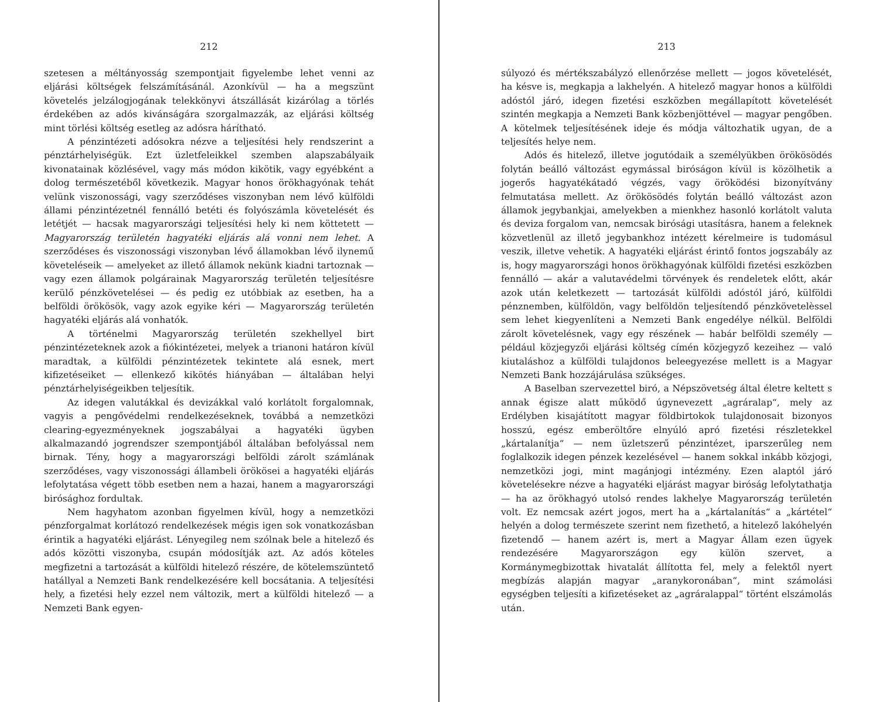212
szetesen a méltányosság szempontjait figyelembe lehet venni az eljárási költségek felszámításánál. Azonkívül — ha a megszünt követelés jelzálogjogának telekkönyvi átszállását kizárólag a törlés érdekében az adós kivánságára szorgalmazzák, az eljárási költség mint törlési költség esetleg az adósra hárítható.
A pénzintézeti adósokra nézve a teljesítési hely rendszerint a pénztárhelyiségük. Ezt üzletfeleikkel szemben alapszabályaik kivonatainak közlésével, vagy más módon kikötik, vagy egyébként a dolog természetéből következik. Magyar honos örökhagyónak tehát velünk viszonossági, vagy szerződéses viszonyban nem lévő külföldi állami pénzintézetnél fennálló betéti és folyószámla követelését és letétjét — hacsak magyarországi teljesítési hely ki nem köttetett — Magyarország területén hagyatéki eljárás alá vonni nem lehet. A szerződéses és viszonossági viszonyban lévő államokban lévő ilynemű követeléseik — amelyeket az illető államok nekünk kiadni tartoznak — vagy ezen államok polgárainak Magyarország területén teljesítésre kerülő pénzkövetelései — és pedig ez utóbbiak az esetben, ha a belföldi örökösök, vagy azok egyike kéri — Magyarország területén hagyatéki eljárás alá vonhatók.
A történelmi Magyarország területén szekhellyel birt pénzintézeteknek azok a fiókintézetei, melyek a trianoni határon kívül maradtak, a külföldi pénzintézetek tekintete alá esnek, mert kifizetéseiket — ellenkező kikötés hiányában — általában helyi pénztárhelyiségeikben teljesítik.
Az idegen valutákkal és devizákkal való korlátolt forgalomnak, vagyis a pengővédelmi rendelkezéseknek, továbbá a nemzetközi clearing-egyezményeknek jogszabályai a hagyatéki ügyben alkalmazandó jogrendszer szempontjából általában befolyással nem birnak. Tény, hogy a magyarországi belföldi zárolt számlának szerződéses, vagy viszonossági állambeli örökösei a hagyatéki eljárás lefolytatása végett több esetben nem a hazai, hanem a magyarországi birósághoz fordultak.
Nem hagyhatom azonban figyelmen kívül, hogy a nemzetközi pénzforgalmat korlátozó rendelkezések mégis igen sok vonatkozásban érintik a hagyatéki eljárást. Lényegileg nem szólnak bele a hitelező és adós közötti viszonyba, csupán módosítják azt. Az adós köteles megfizetni a tartozását a külföldi hitelező részére, de kötelemszüntető hatállyal a Nemzeti Bank rendelkezésére kell bocsátania. A teljesítési hely, a fizetési hely ezzel nem változik, mert a külföldi hitelező — a Nemzeti Bank egyen-
213
súlyozó és mértékszabályzó ellenőrzése mellett — jogos követelését, ha késve is, megkapja a lakhelyén. A hitelező magyar honos a külföldi adóstól járó, idegen fizetési eszközben megállapított követelését szintén megkapja a Nemzeti Bank közbenjöttével — magyar pengőben. A kötelmek teljesítésének ideje és módja változhatik ugyan, de a teljesítés helye nem.
Adós és hitelező, illetve jogutódaik a személyükben örökösödés folytán beálló változást egymással biróságon kívül is közölhetik a jogerős hagyatékátadó végzés, vagy öröködési bizonyítvány felmutatása mellett. Az örökösödés folytán beálló változást azon államok jegybankjai, amelyekben a mienkhez hasonló korlátolt valuta és deviza forgalom van, nemcsak birósági utasításra, hanem a feleknek közvetlenül az illető jegybankhoz intézett kérelmeire is tudomásul veszik, illetve vehetik. A hagyatéki eljárást érintő fontos jogszabály az is, hogy magyarországi honos örökhagyónak külföldi fizetési eszközben fennálló — akár a valutavédelmi törvények és rendeletek előtt, akár azok után keletkezett — tartozását külföldi adóstól járó, külföldi pénznemben, külföldön, vagy belföldön teljesítendő pénzkövetelèssel sem lehet kiegyenlíteni a Nemzeti Bank engedélye nélkül. Belföldi zárolt követelésnek, vagy egy részének — habár belföldi személy — például közjegyzői eljárási költség címén közjegyző kezeihez — való kiutaláshoz a külföldi tulajdonos beleegyezése mellett is a Magyar Nemzeti Bank hozzájárulása szükséges.
A Baselban szervezettel biró, a Népszövetség által életre keltett s annak égisze alatt működő úgynevezett „agráralap“, mely az Erdélyben kisajátított magyar földbirtokok tulajdonosait bizonyos hosszú, egész emberöltőre elnyúló apró fizetési részletekkel „kártalanítja“ — nem üzletszerű pénzintézet, iparszerűleg nem foglalkozik idegen pénzek kezelésével — hanem sokkal inkább közjogi, nemzetközi jogi, mint magánjogi intézmény. Ezen alaptól járó követelésekre nézve a hagyatéki eljárást magyar biróság lefolytathatja — ha az örökhagyó utolsó rendes lakhelye Magyarország területén volt. Ez nemcsak azért jogos, mert ha a „kártalanítás“ a „kártétel“ helyén a dolog természete szerint nem fizethető, a hitelező lakóhelyén fizetendő — hanem azért is, mert a Magyar Állam ezen ügyek rendezésére Magyarországon egy külön szervet, a Kormánymegbizottak hivatalát állította fel, mely a felektől nyert megbízás alapján magyar „aranykoronában“, mint számolási egységben teljesíti a kifizetéseket az „agráralappal“ történt elszámolás után.